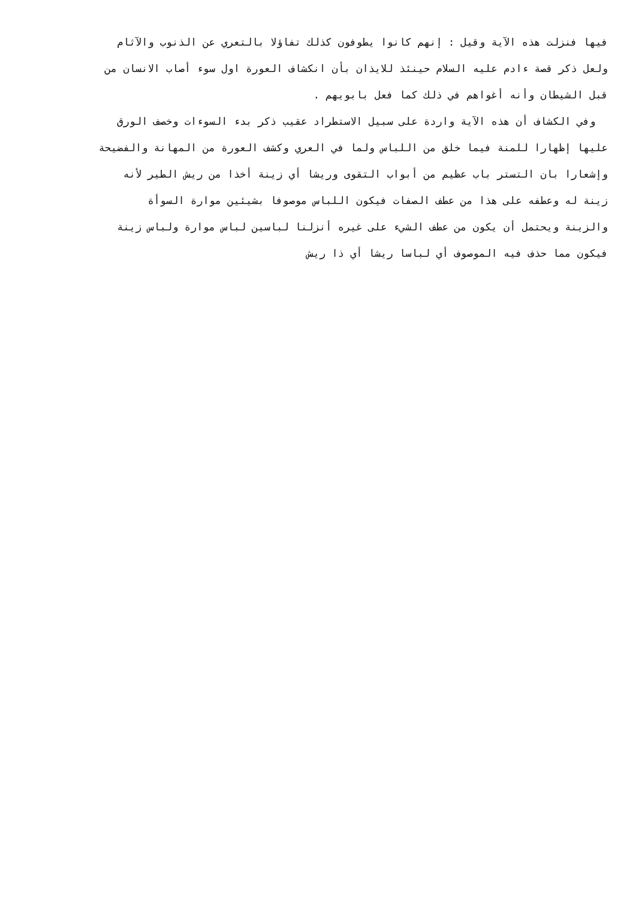فيها فنزلت هذه الآية وقيل : إنهم كانوا يطوفون كذلك تفاؤلا بالتعري عن الذنوب والآثام
ولعل ذكر قصة ءادم عليه السلام حينئذ للايذان بأن انكشاف العورة اول سوء أصاب الانسان من
قبل الشيطان وأنه أغواهم في ذلك كما فعل بابويهم .
وفي الكشاف أن هذه الآية واردة على سبيل الاستطراد عقيب ذكر بدء السوءات وخصف الورق
عليها إظهارا للمنة فيما خلق من اللباس ولما في العري وكشف العورة من المهانة والفضيحة
وإشعارا بان التستر باب عظيم من أبواب التقوى وريشا أي زينة أخذا من ريش الطير لأنه
زينة له وعطفه على هذا من عطف الصفات فيكون اللباس موصوفا بشيئين موارة السوأة
والزينة ويحتمل أن يكون من عطف الشيء على غيره أنزلنا لباسين لباس موارة ولباس زينة
فيكون مما حذف فيه الموصوف أي لباسا ريشا أي ذا ريش